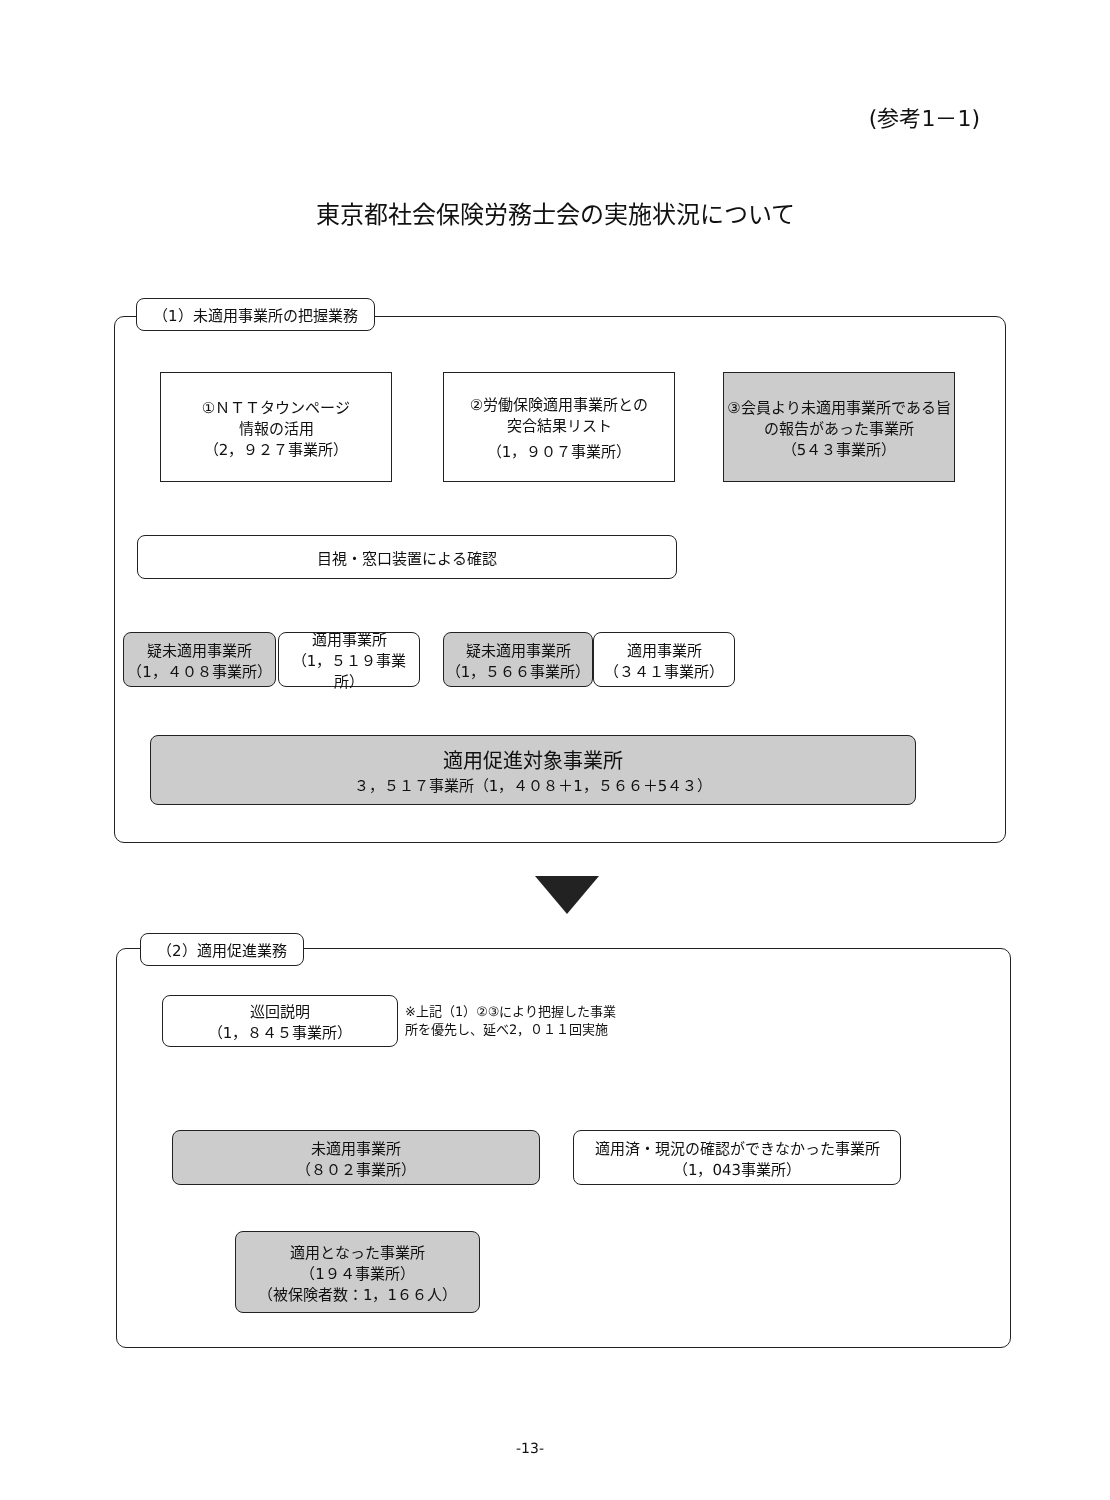(参考1－1)
東京都社会保険労務士会の実施状況について
（1）未適用事業所の把握業務
①ＮＴＴタウンページ
情報の活用
（2，９２７事業所）
②労働保険適用事業所との
突合結果リスト
（1，９０７事業所）
③会員より未適用事業所である旨の報告があった事業所
（5４３事業所）
目視・窓口装置による確認
疑未適用事業所
（1，４０８事業所）
適用事業所
（1，５１９事業所）
疑未適用事業所
（1，５６６事業所）
適用事業所
（３４１事業所）
適用促進対象事業所
３，５１７事業所（1，４０８＋1，５６６＋5４３）
（2）適用促進業務
巡回説明
（1，８４５事業所）
※上記（1）②③により把握した事業
所を優先し、延べ2，０１１回実施
未適用事業所
（８０２事業所）
適用済・現況の確認ができなかった事業所
（1，043事業所）
適用となった事業所
（1９４事業所）
（被保険者数：1，1６６人）
-13-